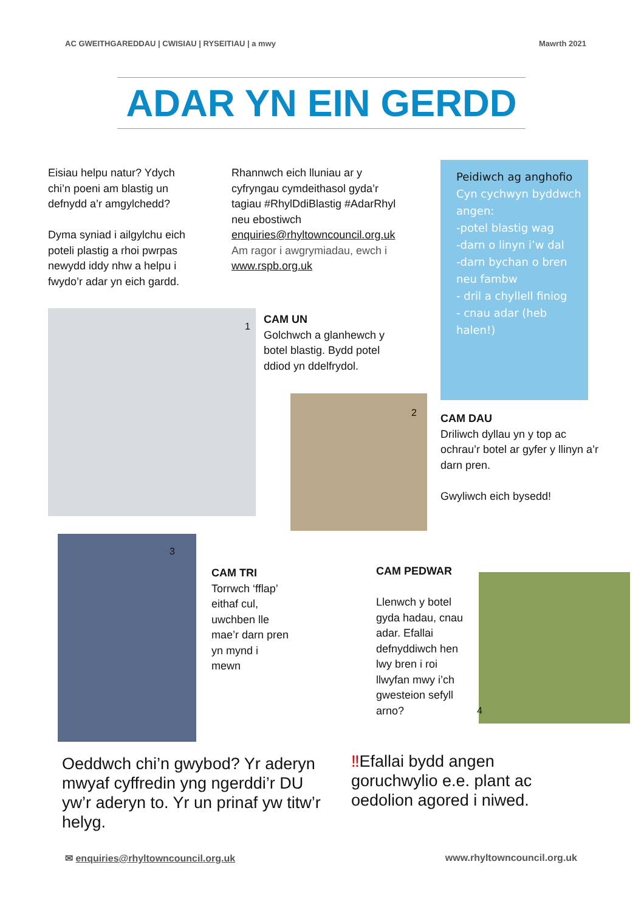AC GWEITHGAREDDAU | CWISIAU | RYSEITIAU | a mwy Mawrth 2021
ADAR YN EIN GERDD
Eisiau helpu natur? Ydych chi’n poeni am blastig un defnydd a’r amgylchedd?
Dyma syniad i ailgylchu eich poteli plastig a rhoi pwrpas newydd iddy nhw a helpu i fwydo’r adar yn eich gardd.
Rhannwch eich lluniau ar y cyfryngau cymdeithasol gyda’r tagiau #RhylDdiBlastig #AdarRhyl neu ebostiwch enquiries@rhyltowncouncil.org.uk
Am ragor i awgrymiadau, ewch i www.rspb.org.uk
Peidiwch ag anghofio
Cyn cychwyn byddwch angen:
-potel blastig wag
-darn o linyn i’w dal
-darn bychan o bren neu fambw
- dril a chyllell finiog
- cnau adar (heb halen!)
1
CAM UN
Golchwch a glanhewch y botel blastig. Bydd potel ddiod yn ddelfrydol.
2
CAM DAU
Driliwch dyllau yn y top ac ochrau’r botel ar gyfer y llinyn a’r darn pren.
Gwyliwch eich bysedd!
3
CAM TRI
Torrwch ‘fflap’ eithaf cul, uwchben lle mae’r darn pren yn mynd i mewn
CAM PEDWAR
Llenwch y botel gyda hadau, cnau adar. Efallai defnyddiwch hen lwy bren i roi llwyfan mwy i’ch gwesteion sefyll arno?
4
Oeddwch chi’n gwybod? Yr aderyn mwyaf cyffredin yng ngerddi’r DU yw’r aderyn to. Yr un prinaf yw titw’r helyg.
‼Efallai bydd angen goruchwylio e.e. plant ac oedolion agored i niwed.
✉ enquiries@rhyltowncouncil.org.uk
www.rhyltowncouncil.org.uk